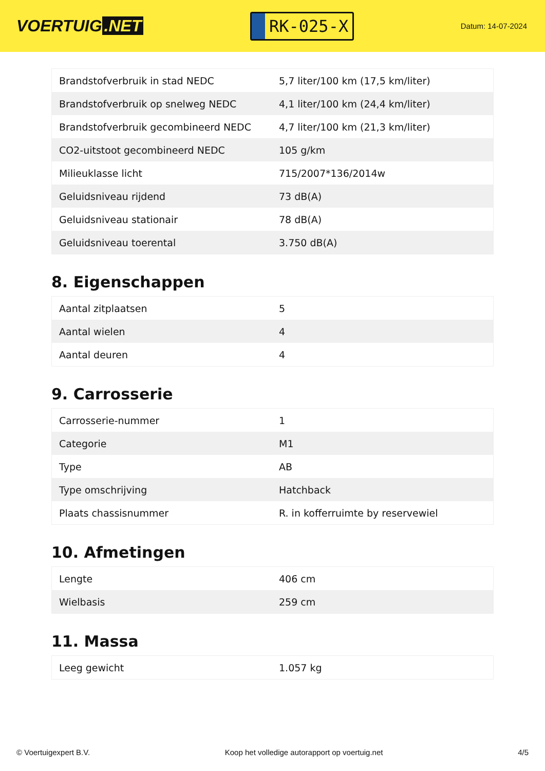VOERTUIG.NET
RK-025-X
Datum: 14-07-2024
| Brandstofverbruik in stad NEDC | 5,7 liter/100 km (17,5 km/liter) |
| Brandstofverbruik op snelweg NEDC | 4,1 liter/100 km (24,4 km/liter) |
| Brandstofverbruik gecombineerd NEDC | 4,7 liter/100 km (21,3 km/liter) |
| CO2-uitstoot gecombineerd NEDC | 105 g/km |
| Milieuklasse licht | 715/2007*136/2014w |
| Geluidsniveau rijdend | 73 dB(A) |
| Geluidsniveau stationair | 78 dB(A) |
| Geluidsniveau toerental | 3.750 dB(A) |
8. Eigenschappen
| Aantal zitplaatsen | 5 |
| Aantal wielen | 4 |
| Aantal deuren | 4 |
9. Carrosserie
| Carrosserie-nummer | 1 |
| Categorie | M1 |
| Type | AB |
| Type omschrijving | Hatchback |
| Plaats chassisnummer | R. in kofferruimte by reservewiel |
10. Afmetingen
| Lengte | 406 cm |
| Wielbasis | 259 cm |
11. Massa
| Leeg gewicht | 1.057 kg |
© Voertuigexpert B.V. Koop het volledige autorapport op voertuig.net 4/5